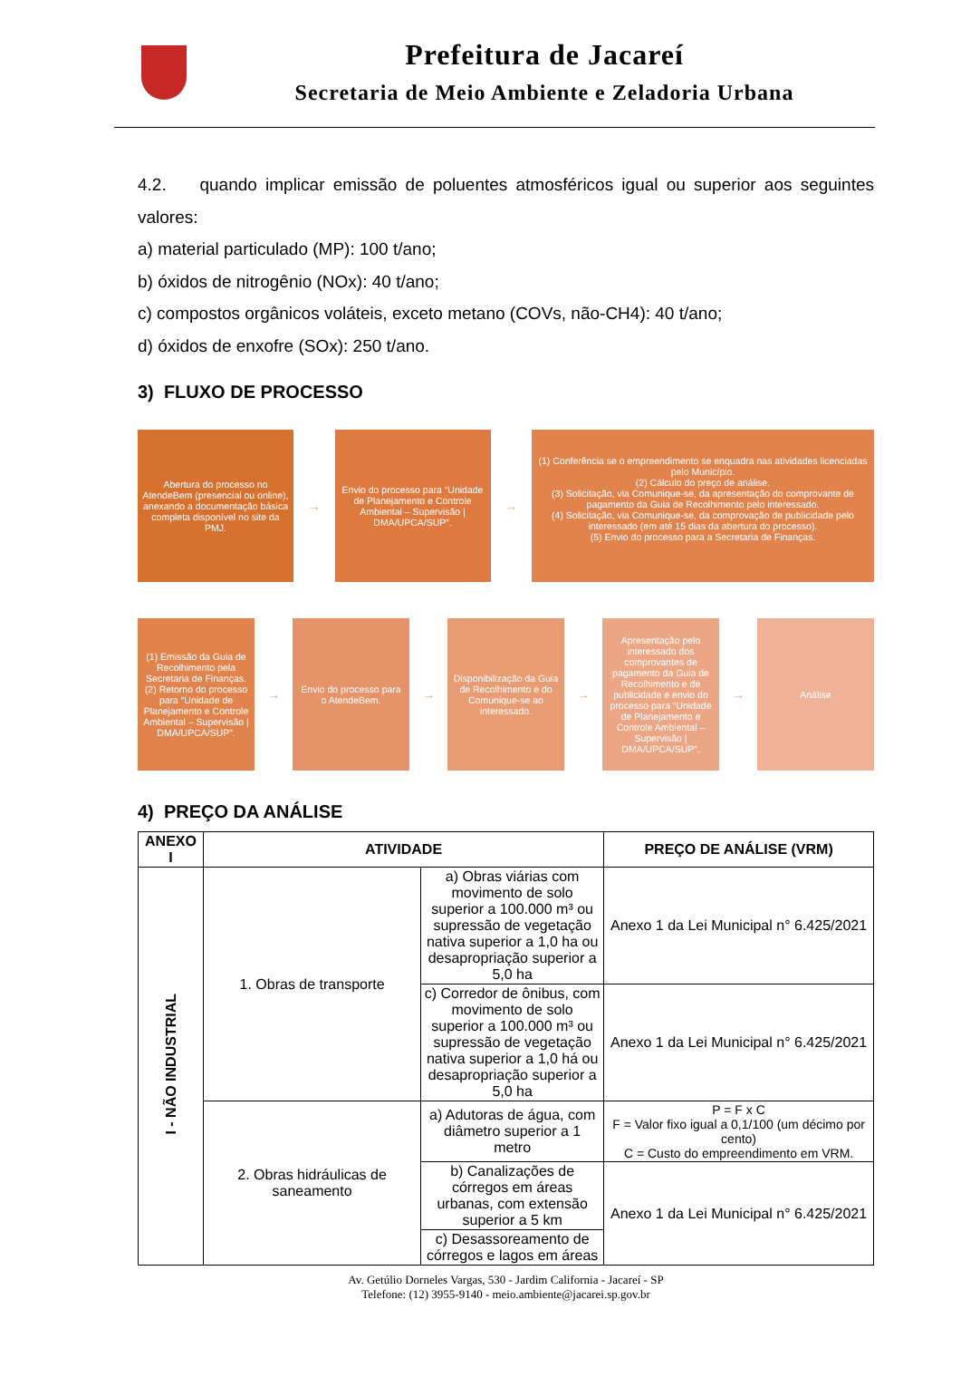Prefeitura de Jacareí
Secretaria de Meio Ambiente e Zeladoria Urbana
4.2. quando implicar emissão de poluentes atmosféricos igual ou superior aos seguintes valores:
a) material particulado (MP): 100 t/ano;
b) óxidos de nitrogênio (NOx): 40 t/ano;
c) compostos orgânicos voláteis, exceto metano (COVs, não-CH4): 40 t/ano;
d) óxidos de enxofre (SOx): 250 t/ano.
3) FLUXO DE PROCESSO
Abertura do processo no AtendeBem (presencial ou online), anexando a documentação básica completa disponível no site da PMJ.
→
Envio do processo para “Unidade de Planejamento e Controle Ambiental – Supervisão | DMA/UPCA/SUP”.
→
(1) Conferência se o empreendimento se enquadra nas atividades licenciadas pelo Município.
(2) Cálculo do preço de análise.
(3) Solicitação, via Comunique-se, da apresentação do comprovante de pagamento da Guia de Recolhimento pelo interessado.
(4) Solicitação, via Comunique-se, da comprovação de publicidade pelo interessado (em até 15 dias da abertura do processo).
(5) Envio do processo para a Secretaria de Finanças.
(1) Emissão da Guia de Recolhimento pela Secretaria de Finanças.
(2) Retorno do processo para “Unidade de Planejamento e Controle Ambiental – Supervisão | DMA/UPCA/SUP”.
→
Envio do processo para o AtendeBem.
→
Disponibilização da Guia de Recolhimento e do Comunique-se ao interessado.
→
Apresentação pelo interessado dos comprovantes de pagamento da Guia de Recolhimento e de publicidade e envio do processo para “Unidade de Planejamento e Controle Ambiental – Supervisão | DMA/UPCA/SUP”.
→
Análise
4) PREÇO DA ANÁLISE
| ANEXO I | ATIVIDADE | | PREÇO DE ANÁLISE (VRM) |
| --- | --- | --- | --- |
| I - NÃO INDUSTRIAL | 1. Obras de transporte | a) Obras viárias com movimento de solo superior a 100.000 m³ ou supressão de vegetação nativa superior a 1,0 ha ou desapropriação superior a 5,0 ha | Anexo 1 da Lei Municipal n° 6.425/2021 |
| | | c) Corredor de ônibus, com movimento de solo superior a 100.000 m³ ou supressão de vegetação nativa superior a 1,0 há ou desapropriação superior a 5,0 ha | Anexo 1 da Lei Municipal n° 6.425/2021 |
| | 2. Obras hidráulicas de saneamento | a) Adutoras de água, com diâmetro superior a 1 metro | P = F x C F = Valor fixo igual a 0,1/100 (um décimo por cento) C = Custo do empreendimento em VRM. |
| | | b) Canalizações de córregos em áreas urbanas, com extensão superior a 5 km | Anexo 1 da Lei Municipal n° 6.425/2021 |
| | | c) Desassoreamento de córregos e lagos em áreas | |
Av. Getúlio Dorneles Vargas, 530 - Jardim California - Jacareí - SP
Telefone: (12) 3955-9140 - meio.ambiente@jacarei.sp.gov.br